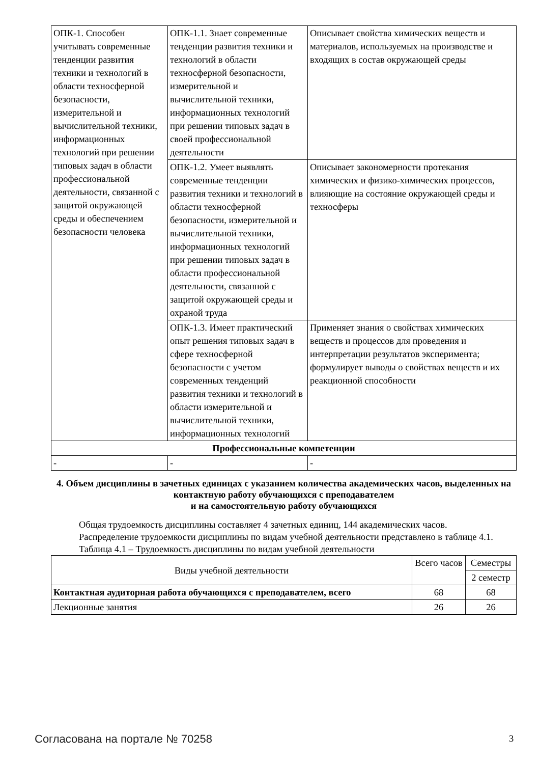| ОПК-1. Способен учитывать современные тенденции развития техники и технологий в области техносферной безопасности, измерительной и вычислительной техники, информационных технологий при решении типовых задач в области профессиональной деятельности, связанной с защитой окружающей среды и обеспечением безопасности человека | ОПК-1.1. Знает современные тенденции развития техники и технологий в области техносферной безопасности, измерительной и вычислительной техники, информационных технологий при решении типовых задач в своей профессиональной деятельности | Описывает свойства химических веществ и материалов, используемых на производстве и входящих в состав окружающей среды |
| | ОПК-1.2. Умеет выявлять современные тенденции развития техники и технологий в области техносферной безопасности, измерительной и вычислительной техники, информационных технологий при решении типовых задач в области профессиональной деятельности, связанной с защитой окружающей среды и охраной труда | Описывает закономерности протекания химических и физико-химических процессов, влияющие на состояние окружающей среды и техносферы |
| | ОПК-1.3. Имеет практический опыт решения типовых задач в сфере техносферной безопасности с учетом современных тенденций развития техники и технологий в области измерительной и вычислительной техники, информационных технологий | Применяет знания о свойствах химических веществ и процессов для проведения и интерпретации результатов эксперимента; формулирует выводы о свойствах веществ и их реакционной способности |
| Профессиональные компетенции | | |
| - | - | - |
4. Объем дисциплины в зачетных единицах с указанием количества академических часов, выделенных на контактную работу обучающихся с преподавателем
и на самостоятельную работу обучающихся
Общая трудоемкость дисциплины составляет 4 зачетных единиц, 144 академических часов.
Распределение трудоемкости дисциплины по видам учебной деятельности представлено в таблице 4.1.
Таблица 4.1 – Трудоемкость дисциплины по видам учебной деятельности
| Виды учебной деятельности | Всего часов | Семестры |
| | | 2 семестр |
| Контактная аудиторная работа обучающихся с преподавателем, всего | 68 | 68 |
| Лекционные занятия | 26 | 26 |
Согласована на портале № 70258 3